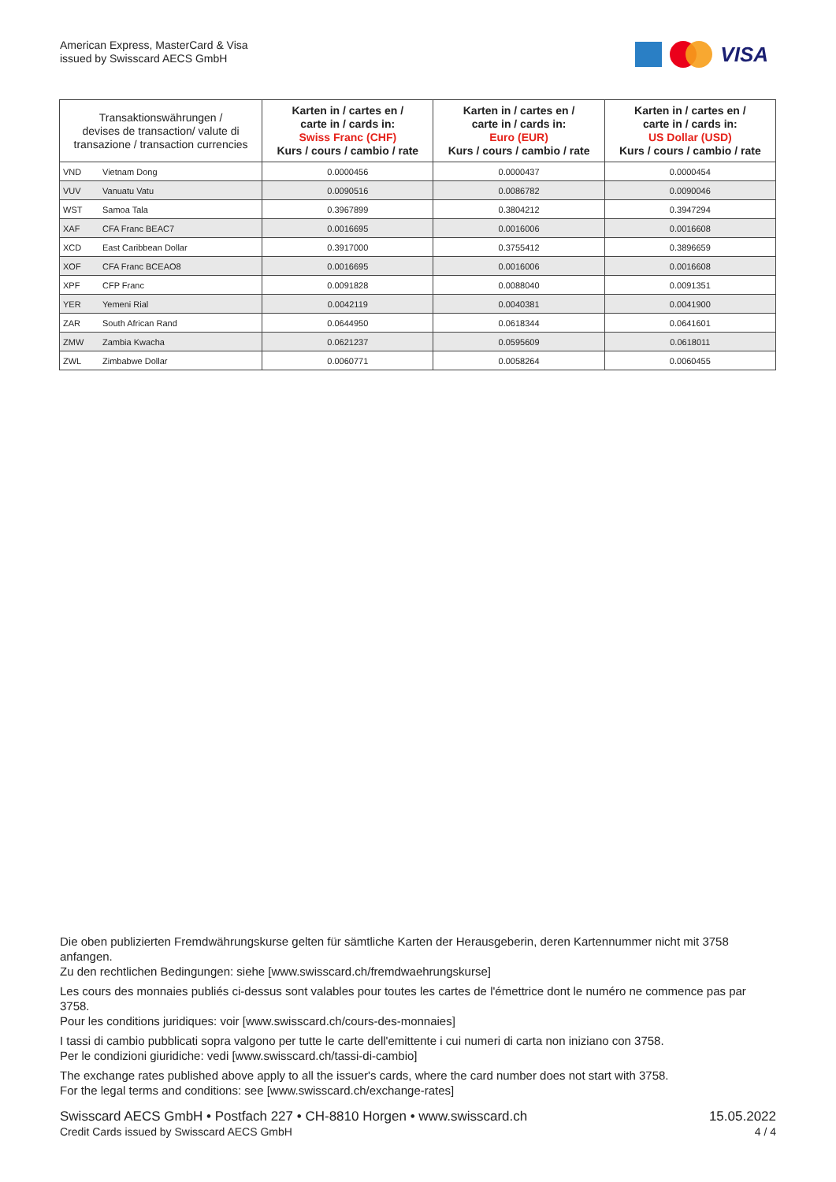American Express, MasterCard & Visa
issued by Swisscard AECS GmbH
VISA
| Transaktionswährungen / devises de transaction/ valute di transazione / transaction currencies | | Karten in / cartes en / carte in / cards in: Swiss Franc (CHF) Kurs / cours / cambio / rate | Karten in / cartes en / carte in / cards in: Euro (EUR) Kurs / cours / cambio / rate | Karten in / cartes en / carte in / cards in: US Dollar (USD) Kurs / cours / cambio / rate |
| --- | --- | --- | --- | --- |
| VND | Vietnam Dong | 0.0000456 | 0.0000437 | 0.0000454 |
| VUV | Vanuatu Vatu | 0.0090516 | 0.0086782 | 0.0090046 |
| WST | Samoa Tala | 0.3967899 | 0.3804212 | 0.3947294 |
| XAF | CFA Franc BEAC7 | 0.0016695 | 0.0016006 | 0.0016608 |
| XCD | East Caribbean Dollar | 0.3917000 | 0.3755412 | 0.3896659 |
| XOF | CFA Franc BCEAO8 | 0.0016695 | 0.0016006 | 0.0016608 |
| XPF | CFP Franc | 0.0091828 | 0.0088040 | 0.0091351 |
| YER | Yemeni Rial | 0.0042119 | 0.0040381 | 0.0041900 |
| ZAR | South African Rand | 0.0644950 | 0.0618344 | 0.0641601 |
| ZMW | Zambia Kwacha | 0.0621237 | 0.0595609 | 0.0618011 |
| ZWL | Zimbabwe Dollar | 0.0060771 | 0.0058264 | 0.0060455 |
Die oben publizierten Fremdwährungskurse gelten für sämtliche Karten der Herausgeberin, deren Kartennummer nicht mit 3758 anfangen.
Zu den rechtlichen Bedingungen: siehe [www.swisscard.ch/fremdwaehrungskurse]
Les cours des monnaies publiés ci-dessus sont valables pour toutes les cartes de l'émettrice dont le numéro ne commence pas par 3758.
Pour les conditions juridiques: voir [www.swisscard.ch/cours-des-monnaies]
I tassi di cambio pubblicati sopra valgono per tutte le carte dell'emittente i cui numeri di carta non iniziano con 3758.
Per le condizioni giuridiche: vedi [www.swisscard.ch/tassi-di-cambio]
The exchange rates published above apply to all the issuer's cards, where the card number does not start with 3758.
For the legal terms and conditions: see [www.swisscard.ch/exchange-rates]
Swisscard AECS GmbH • Postfach 227 • CH-8810 Horgen • www.swisscard.ch
Credit Cards issued by Swisscard AECS GmbH
15.05.2022
4 / 4